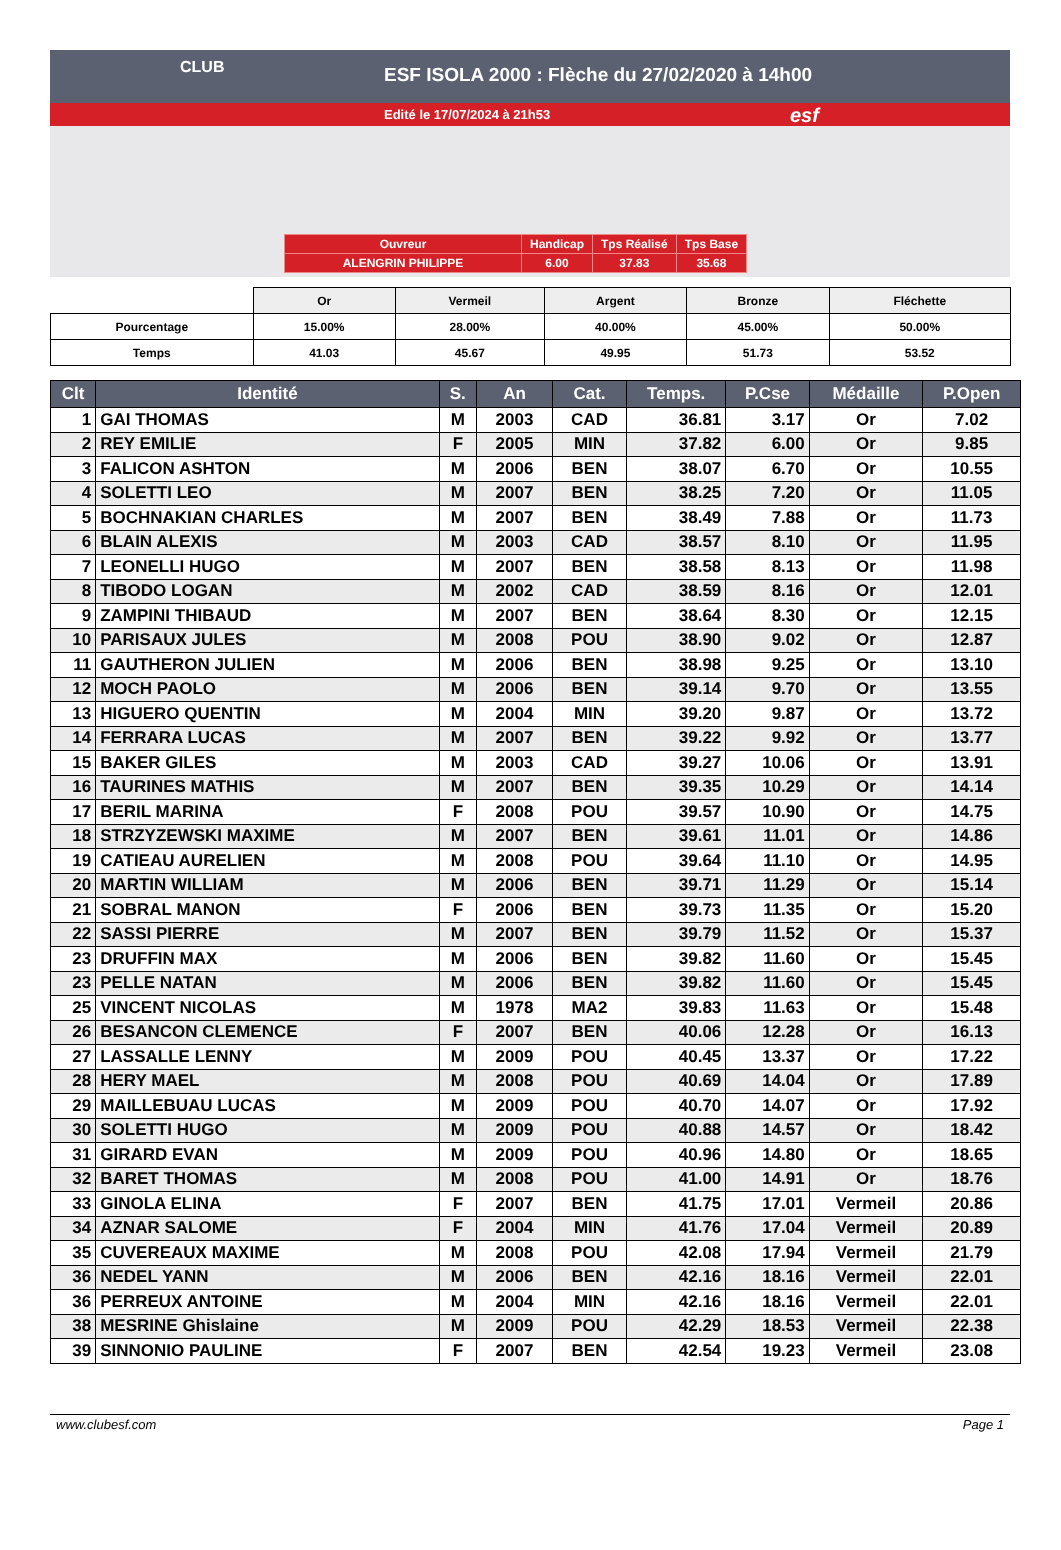CLUB
ESF ISOLA 2000 : Flèche du 27/02/2020 à 14h00
Edité le 17/07/2024 à 21h53
esf
| Ouvreur | Handicap | Tps Réalisé | Tps Base |
| ALENGRIN PHILIPPE | 6.00 | 37.83 | 35.68 |
| | Or | Vermeil | Argent | Bronze | Fléchette |
| Pourcentage | 15.00% | 28.00% | 40.00% | 45.00% | 50.00% |
| Temps | 41.03 | 45.67 | 49.95 | 51.73 | 53.52 |
| Clt | Identité | S. | An | Cat. | Temps. | P.Cse | Médaille | P.Open |
| --- | --- | --- | --- | --- | --- | --- | --- | --- |
| 1 | GAI THOMAS | M | 2003 | CAD | 36.81 | 3.17 | Or | 7.02 |
| 2 | REY EMILIE | F | 2005 | MIN | 37.82 | 6.00 | Or | 9.85 |
| 3 | FALICON ASHTON | M | 2006 | BEN | 38.07 | 6.70 | Or | 10.55 |
| 4 | SOLETTI LEO | M | 2007 | BEN | 38.25 | 7.20 | Or | 11.05 |
| 5 | BOCHNAKIAN CHARLES | M | 2007 | BEN | 38.49 | 7.88 | Or | 11.73 |
| 6 | BLAIN ALEXIS | M | 2003 | CAD | 38.57 | 8.10 | Or | 11.95 |
| 7 | LEONELLI HUGO | M | 2007 | BEN | 38.58 | 8.13 | Or | 11.98 |
| 8 | TIBODO LOGAN | M | 2002 | CAD | 38.59 | 8.16 | Or | 12.01 |
| 9 | ZAMPINI THIBAUD | M | 2007 | BEN | 38.64 | 8.30 | Or | 12.15 |
| 10 | PARISAUX JULES | M | 2008 | POU | 38.90 | 9.02 | Or | 12.87 |
| 11 | GAUTHERON JULIEN | M | 2006 | BEN | 38.98 | 9.25 | Or | 13.10 |
| 12 | MOCH PAOLO | M | 2006 | BEN | 39.14 | 9.70 | Or | 13.55 |
| 13 | HIGUERO QUENTIN | M | 2004 | MIN | 39.20 | 9.87 | Or | 13.72 |
| 14 | FERRARA LUCAS | M | 2007 | BEN | 39.22 | 9.92 | Or | 13.77 |
| 15 | BAKER GILES | M | 2003 | CAD | 39.27 | 10.06 | Or | 13.91 |
| 16 | TAURINES MATHIS | M | 2007 | BEN | 39.35 | 10.29 | Or | 14.14 |
| 17 | BERIL MARINA | F | 2008 | POU | 39.57 | 10.90 | Or | 14.75 |
| 18 | STRZYZEWSKI MAXIME | M | 2007 | BEN | 39.61 | 11.01 | Or | 14.86 |
| 19 | CATIEAU AURELIEN | M | 2008 | POU | 39.64 | 11.10 | Or | 14.95 |
| 20 | MARTIN WILLIAM | M | 2006 | BEN | 39.71 | 11.29 | Or | 15.14 |
| 21 | SOBRAL MANON | F | 2006 | BEN | 39.73 | 11.35 | Or | 15.20 |
| 22 | SASSI PIERRE | M | 2007 | BEN | 39.79 | 11.52 | Or | 15.37 |
| 23 | DRUFFIN MAX | M | 2006 | BEN | 39.82 | 11.60 | Or | 15.45 |
| 23 | PELLE NATAN | M | 2006 | BEN | 39.82 | 11.60 | Or | 15.45 |
| 25 | VINCENT NICOLAS | M | 1978 | MA2 | 39.83 | 11.63 | Or | 15.48 |
| 26 | BESANCON CLEMENCE | F | 2007 | BEN | 40.06 | 12.28 | Or | 16.13 |
| 27 | LASSALLE LENNY | M | 2009 | POU | 40.45 | 13.37 | Or | 17.22 |
| 28 | HERY MAEL | M | 2008 | POU | 40.69 | 14.04 | Or | 17.89 |
| 29 | MAILLEBUAU LUCAS | M | 2009 | POU | 40.70 | 14.07 | Or | 17.92 |
| 30 | SOLETTI HUGO | M | 2009 | POU | 40.88 | 14.57 | Or | 18.42 |
| 31 | GIRARD EVAN | M | 2009 | POU | 40.96 | 14.80 | Or | 18.65 |
| 32 | BARET THOMAS | M | 2008 | POU | 41.00 | 14.91 | Or | 18.76 |
| 33 | GINOLA ELINA | F | 2007 | BEN | 41.75 | 17.01 | Vermeil | 20.86 |
| 34 | AZNAR SALOME | F | 2004 | MIN | 41.76 | 17.04 | Vermeil | 20.89 |
| 35 | CUVEREAUX MAXIME | M | 2008 | POU | 42.08 | 17.94 | Vermeil | 21.79 |
| 36 | NEDEL YANN | M | 2006 | BEN | 42.16 | 18.16 | Vermeil | 22.01 |
| 36 | PERREUX ANTOINE | M | 2004 | MIN | 42.16 | 18.16 | Vermeil | 22.01 |
| 38 | MESRINE Ghislaine | M | 2009 | POU | 42.29 | 18.53 | Vermeil | 22.38 |
| 39 | SINNONIO PAULINE | F | 2007 | BEN | 42.54 | 19.23 | Vermeil | 23.08 |
www.clubesf.com Page 1